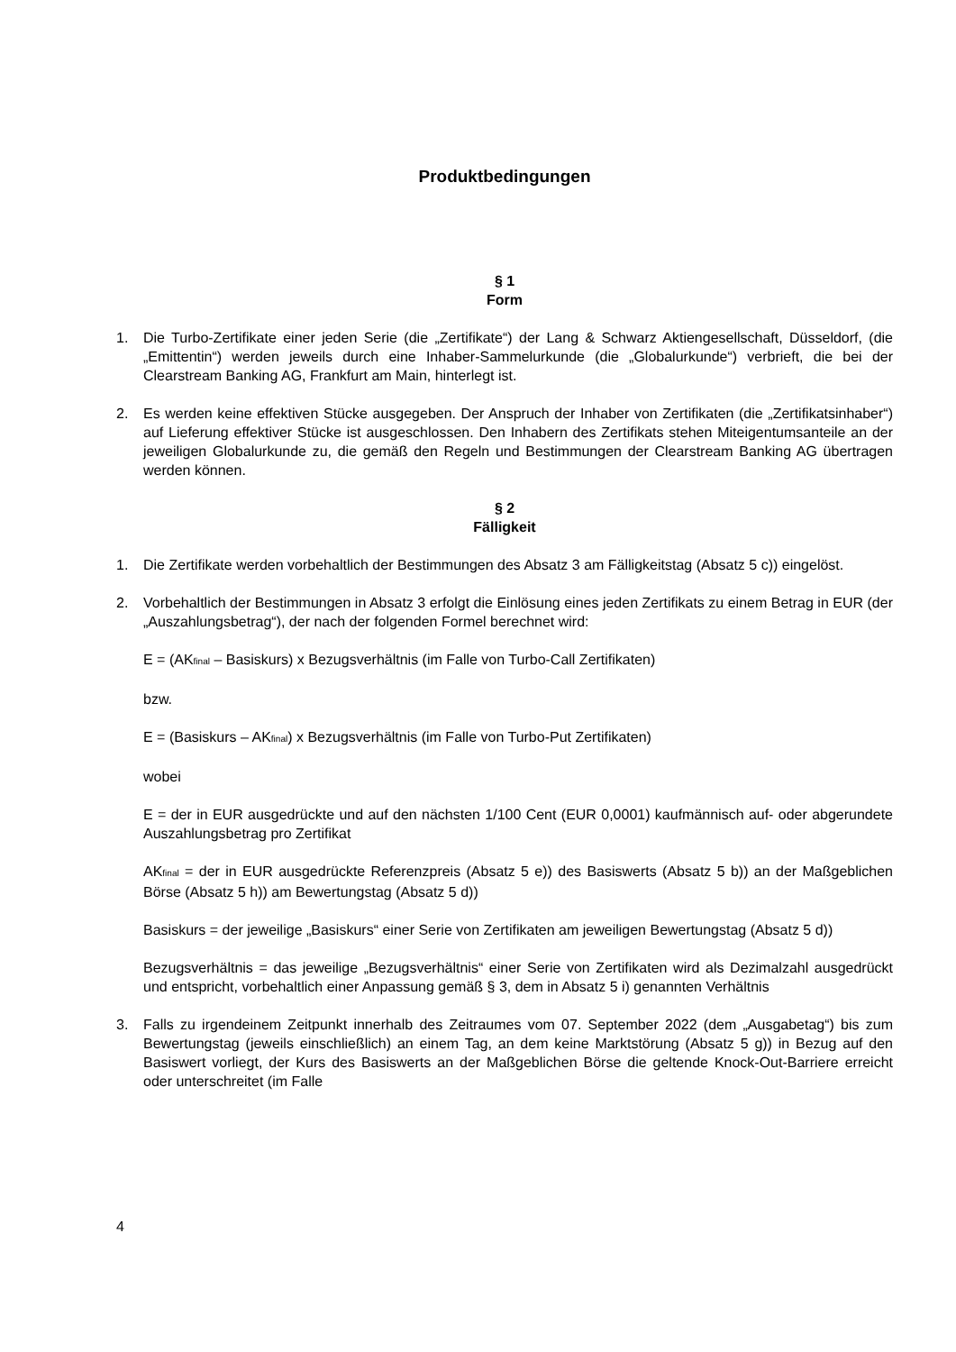Produktbedingungen
§ 1
Form
1. Die Turbo-Zertifikate einer jeden Serie (die „Zertifikate“) der Lang & Schwarz Aktiengesellschaft, Düsseldorf, (die „Emittentin“) werden jeweils durch eine Inhaber-Sammelurkunde (die „Globalurkunde“) verbrieft, die bei der Clearstream Banking AG, Frankfurt am Main, hinterlegt ist.
2. Es werden keine effektiven Stücke ausgegeben. Der Anspruch der Inhaber von Zertifikaten (die „Zertifikatsinhaber“) auf Lieferung effektiver Stücke ist ausgeschlossen. Den Inhabern des Zertifikats stehen Miteigentumsanteile an der jeweiligen Globalurkunde zu, die gemäß den Regeln und Bestimmungen der Clearstream Banking AG übertragen werden können.
§ 2
Fälligkeit
1. Die Zertifikate werden vorbehaltlich der Bestimmungen des Absatz 3 am Fälligkeitstag (Absatz 5 c)) eingelöst.
2. Vorbehaltlich der Bestimmungen in Absatz 3 erfolgt die Einlösung eines jeden Zertifikats zu einem Betrag in EUR (der „Auszahlungsbetrag“), der nach der folgenden Formel berechnet wird:
E = (AK<sub>final</sub> – Basiskurs) x Bezugsverhältnis (im Falle von Turbo-Call Zertifikaten)
bzw.
E = (Basiskurs – AK<sub>final</sub>) x Bezugsverhältnis (im Falle von Turbo-Put Zertifikaten)
wobei
E = der in EUR ausgedrückte und auf den nächsten 1/100 Cent (EUR 0,0001) kaufmännisch auf- oder abgerundete Auszahlungsbetrag pro Zertifikat
AK<sub>final</sub> = der in EUR ausgedrückte Referenzpreis (Absatz 5 e)) des Basiswerts (Absatz 5 b)) an der Maßgeblichen Börse (Absatz 5 h)) am Bewertungstag (Absatz 5 d))
Basiskurs = der jeweilige „Basiskurs“ einer Serie von Zertifikaten am jeweiligen Bewertungstag (Absatz 5 d))
Bezugsverhältnis = das jeweilige „Bezugsverhältnis“ einer Serie von Zertifikaten wird als Dezimalzahl ausgedrückt und entspricht, vorbehaltlich einer Anpassung gemäß § 3, dem in Absatz 5 i) genannten Verhältnis
3. Falls zu irgendeinem Zeitpunkt innerhalb des Zeitraumes vom 07. September 2022 (dem „Ausgabetag“) bis zum Bewertungstag (jeweils einschließlich) an einem Tag, an dem keine Marktstörung (Absatz 5 g)) in Bezug auf den Basiswert vorliegt, der Kurs des Basiswerts an der Maßgeblichen Börse die geltende Knock-Out-Barriere erreicht oder unterschreitet (im Falle
4